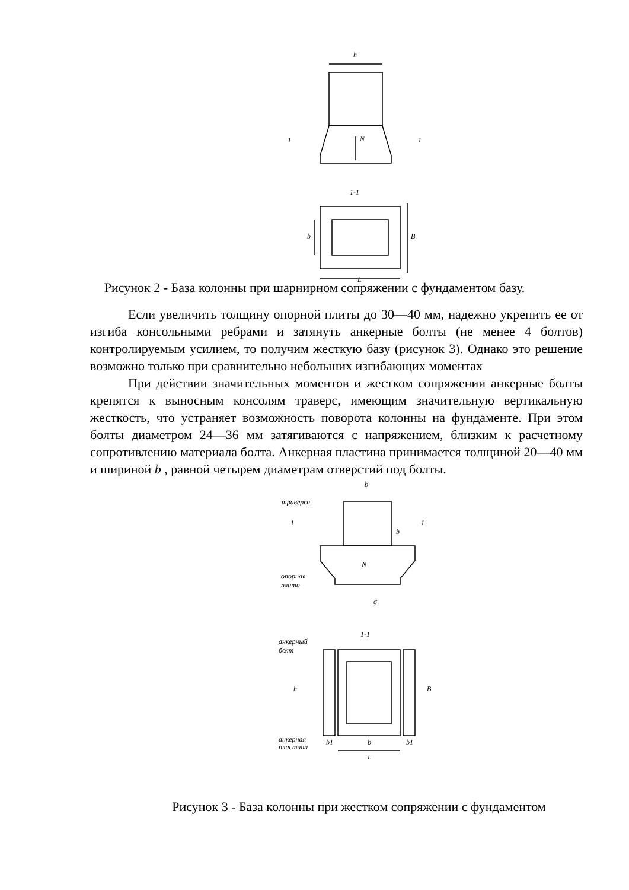h
N
1
1
1-1
b
B
L
Рисунок 2 - База колонны при шарнирном сопряжении с фундаментом базу.
Если увеличить толщину опорной плиты до 30—40 мм, надежно укрепить ее от изгиба консольными ребрами и затянуть анкерные болты (не менее 4 болтов) контролируемым усилием, то получим жесткую базу (рисунок 3). Однако это решение возможно только при сравнительно небольших изгибающих моментах
При действии значительных моментов и жестком сопряжении анкерные болты крепятся к выносным консолям траверс, имеющим значительную вертикальную жесткость, что устраняет возможность поворота колонны на фундаменте. При этом болты диаметром 24—36 мм затягиваются с напряжением, близким к расчетному сопротивлению материала болта. Анкерная пластина принимается толщиной 20—40 мм и шириной b , равной четырем диаметрам отверстий под болты.
b
траверса
1
1
b
N
опорная
плита
σ
1-1
анкерный
болт
h
B
анкерная
пластина
b1
b
b1
L
Рисунок 3 - База колонны при жестком сопряжении с фундаментом